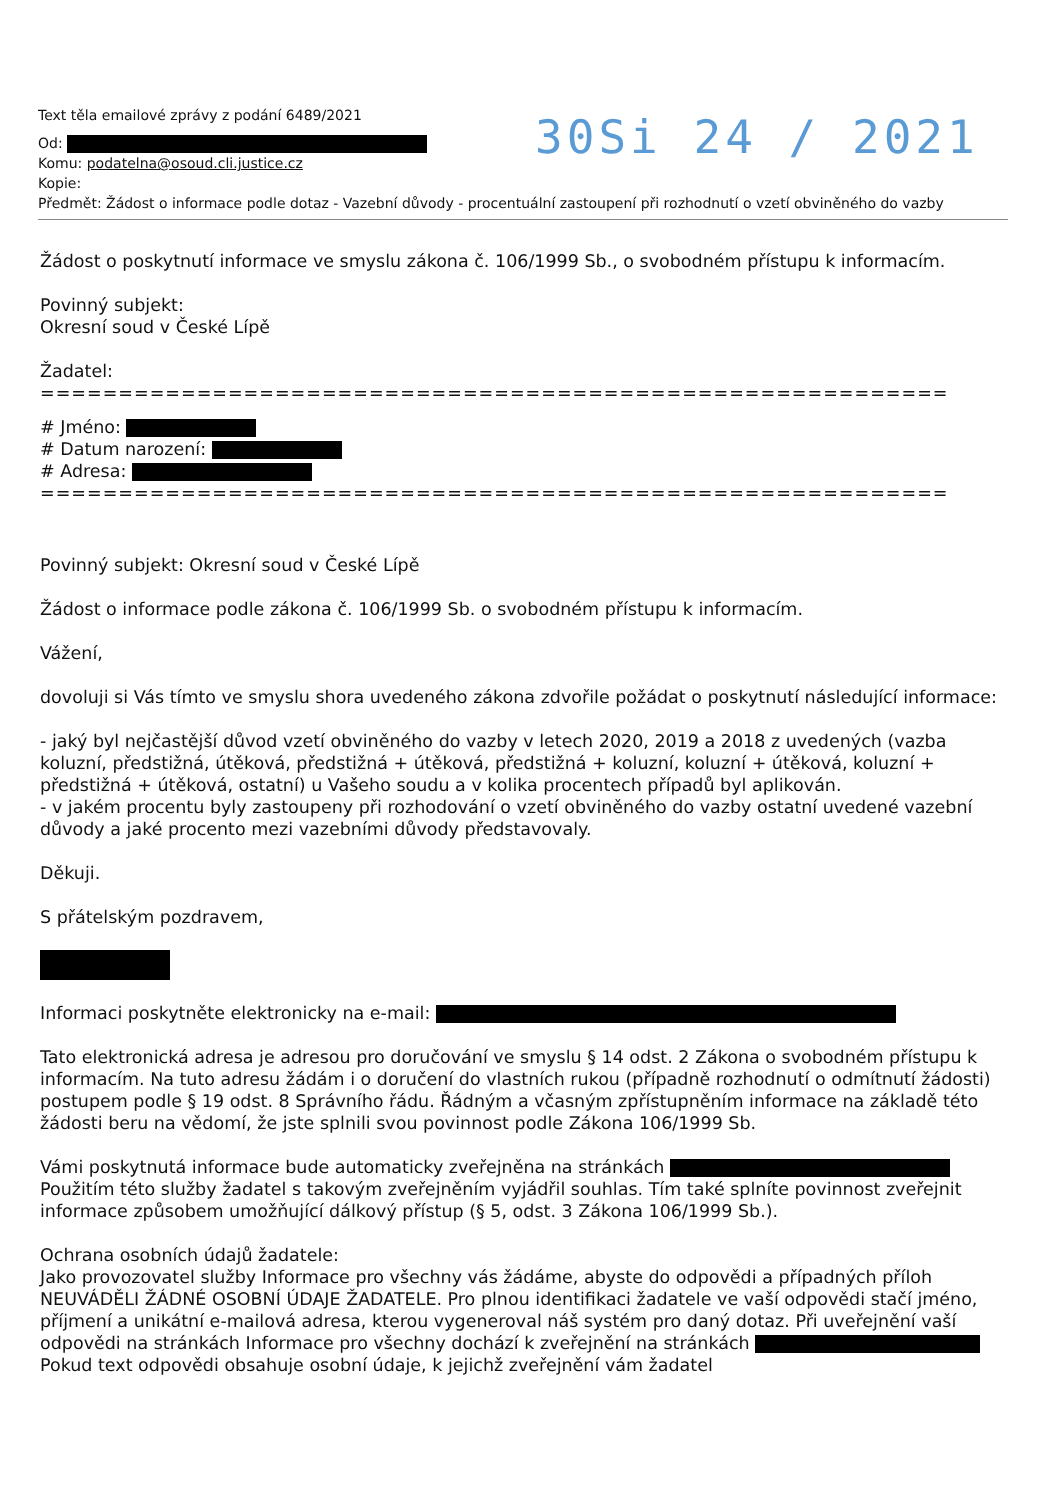30Si 24 / 2021
Text těla emailové zprávy z podání 6489/2021
Od:
Komu: podatelna@osoud.cli.justice.cz
Kopie:
Předmět: Žádost o informace podle dotaz - Vazební důvody - procentuální zastoupení při rozhodnutí o vzetí obviněného do vazby
Žádost o poskytnutí informace ve smyslu zákona č. 106/1999 Sb., o svobodném přístupu k informacím.
Povinný subjekt:
Okresní soud v České Lípě
Žadatel:
==========================================================
# Jméno:
# Datum narození:
# Adresa:
==========================================================
Povinný subjekt: Okresní soud v České Lípě
Žádost o informace podle zákona č. 106/1999 Sb. o svobodném přístupu k informacím.
Vážení,
dovoluji si Vás tímto ve smyslu shora uvedeného zákona zdvořile požádat o poskytnutí následující informace:
- jaký byl nejčastější důvod vzetí obviněného do vazby v letech 2020, 2019 a 2018 z uvedených (vazba koluzní, předstižná, útěková, předstižná + útěková, předstižná + koluzní, koluzní + útěková, koluzní + předstižná + útěková, ostatní) u Vašeho soudu a v kolika procentech případů byl aplikován.
- v jakém procentu byly zastoupeny při rozhodování o vzetí obviněného do vazby ostatní uvedené vazební důvody a jaké procento mezi vazebními důvody představovaly.
Děkuji.
S přátelským pozdravem,
Informaci poskytněte elektronicky na e-mail:
Tato elektronická adresa je adresou pro doručování ve smyslu § 14 odst. 2 Zákona o svobodném přístupu k informacím. Na tuto adresu žádám i o doručení do vlastních rukou (případně rozhodnutí o odmítnutí žádosti) postupem podle § 19 odst. 8 Správního řádu. Řádným a včasným zpřístupněním informace na základě této žádosti beru na vědomí, že jste splnili svou povinnost podle Zákona 106/1999 Sb.
Vámi poskytnutá informace bude automaticky zveřejněna na stránkách Použitím této služby žadatel s takovým zveřejněním vyjádřil souhlas. Tím také splníte povinnost zveřejnit informace způsobem umožňující dálkový přístup (§ 5, odst. 3 Zákona 106/1999 Sb.).
Ochrana osobních údajů žadatele:
Jako provozovatel služby Informace pro všechny vás žádáme, abyste do odpovědi a případných příloh NEUVÁDĚLI ŽÁDNÉ OSOBNÍ ÚDAJE ŽADATELE. Pro plnou identifikaci žadatele ve vaší odpovědi stačí jméno, příjmení a unikátní e-mailová adresa, kterou vygeneroval náš systém pro daný dotaz. Při uveřejnění vaší odpovědi na stránkách Informace pro všechny dochází k zveřejnění na stránkách Pokud text odpovědi obsahuje osobní údaje, k jejichž zveřejnění vám žadatel